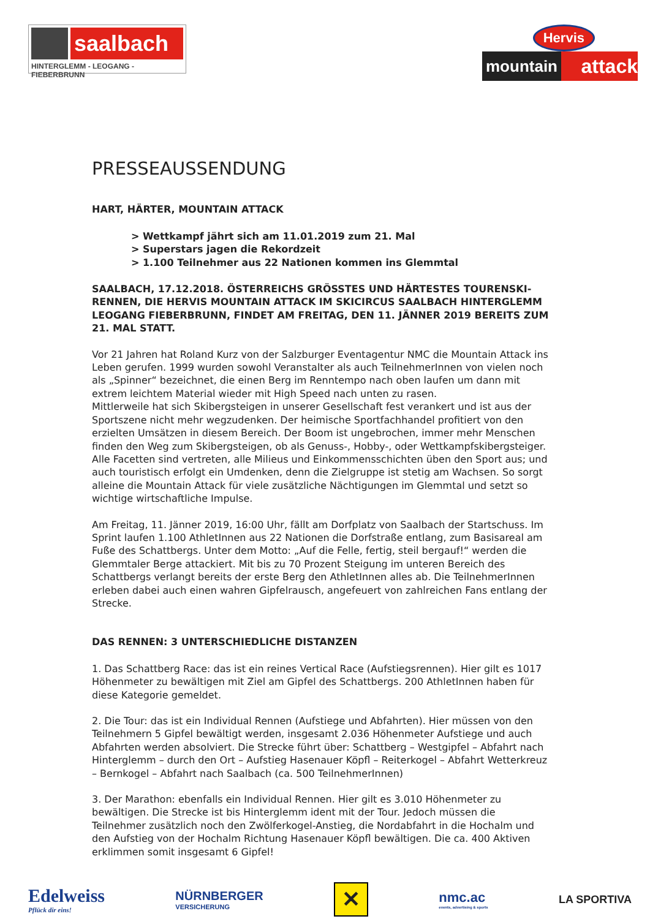saalbach
HINTERGLEMM - LEOGANG - FIEBERBRUNN
Hervis
mountain attack
PRESSEAUSSENDUNG
HART, HÄRTER, MOUNTAIN ATTACK
> Wettkampf jährt sich am 11.01.2019 zum 21. Mal
> Superstars jagen die Rekordzeit
> 1.100 Teilnehmer aus 22 Nationen kommen ins Glemmtal
SAALBACH, 17.12.2018. ÖSTERREICHS GRÖSSTES UND HÄRTESTES TOURENSKI-RENNEN, DIE HERVIS MOUNTAIN ATTACK IM SKICIRCUS SAALBACH HINTERGLEMM LEOGANG FIEBERBRUNN, FINDET AM FREITAG, DEN 11. JÄNNER 2019 BEREITS ZUM 21. MAL STATT.
Vor 21 Jahren hat Roland Kurz von der Salzburger Eventagentur NMC die Mountain Attack ins Leben gerufen. 1999 wurden sowohl Veranstalter als auch TeilnehmerInnen von vielen noch als „Spinner“ bezeichnet, die einen Berg im Renntempo nach oben laufen um dann mit extrem leichtem Material wieder mit High Speed nach unten zu rasen.
Mittlerweile hat sich Skibergsteigen in unserer Gesellschaft fest verankert und ist aus der Sportszene nicht mehr wegzudenken. Der heimische Sportfachhandel profitiert von den erzielten Umsätzen in diesem Bereich. Der Boom ist ungebrochen, immer mehr Menschen finden den Weg zum Skibergsteigen, ob als Genuss-, Hobby-, oder Wettkampfskibergsteiger. Alle Facetten sind vertreten, alle Milieus und Einkommensschichten üben den Sport aus; und auch touristisch erfolgt ein Umdenken, denn die Zielgruppe ist stetig am Wachsen. So sorgt alleine die Mountain Attack für viele zusätzliche Nächtigungen im Glemmtal und setzt so wichtige wirtschaftliche Impulse.
Am Freitag, 11. Jänner 2019, 16:00 Uhr, fällt am Dorfplatz von Saalbach der Startschuss. Im Sprint laufen 1.100 AthletInnen aus 22 Nationen die Dorfstraße entlang, zum Basisareal am Fuße des Schattbergs. Unter dem Motto: „Auf die Felle, fertig, steil bergauf!“ werden die Glemmtaler Berge attackiert. Mit bis zu 70 Prozent Steigung im unteren Bereich des Schattbergs verlangt bereits der erste Berg den AthletInnen alles ab. Die TeilnehmerInnen erleben dabei auch einen wahren Gipfelrausch, angefeuert von zahlreichen Fans entlang der Strecke.
DAS RENNEN: 3 UNTERSCHIEDLICHE DISTANZEN
1. Das Schattberg Race: das ist ein reines Vertical Race (Aufstiegsrennen). Hier gilt es 1017 Höhenmeter zu bewältigen mit Ziel am Gipfel des Schattbergs. 200 AthletInnen haben für diese Kategorie gemeldet.
2. Die Tour: das ist ein Individual Rennen (Aufstiege und Abfahrten). Hier müssen von den Teilnehmern 5 Gipfel bewältigt werden, insgesamt 2.036 Höhenmeter Aufstiege und auch Abfahrten werden absolviert. Die Strecke führt über: Schattberg – Westgipfel – Abfahrt nach Hinterglemm – durch den Ort – Aufstieg Hasenauer Köpfl – Reiterkogel – Abfahrt Wetterkreuz – Bernkogel – Abfahrt nach Saalbach (ca. 500 TeilnehmerInnen)
3. Der Marathon: ebenfalls ein Individual Rennen. Hier gilt es 3.010 Höhenmeter zu bewältigen. Die Strecke ist bis Hinterglemm ident mit der Tour. Jedoch müssen die Teilnehmer zusätzlich noch den Zwölferkogel-Anstieg, die Nordabfahrt in die Hochalm und den Aufstieg von der Hochalm Richtung Hasenauer Köpfl bewältigen. Die ca. 400 Aktiven erklimmen somit insgesamt 6 Gipfel!
Edelweiss
Pflück dir eins!
NÜRNBERGER
VERSICHERUNG
✕
nmc.ac
events, advertising & sports
LA SPORTIVA